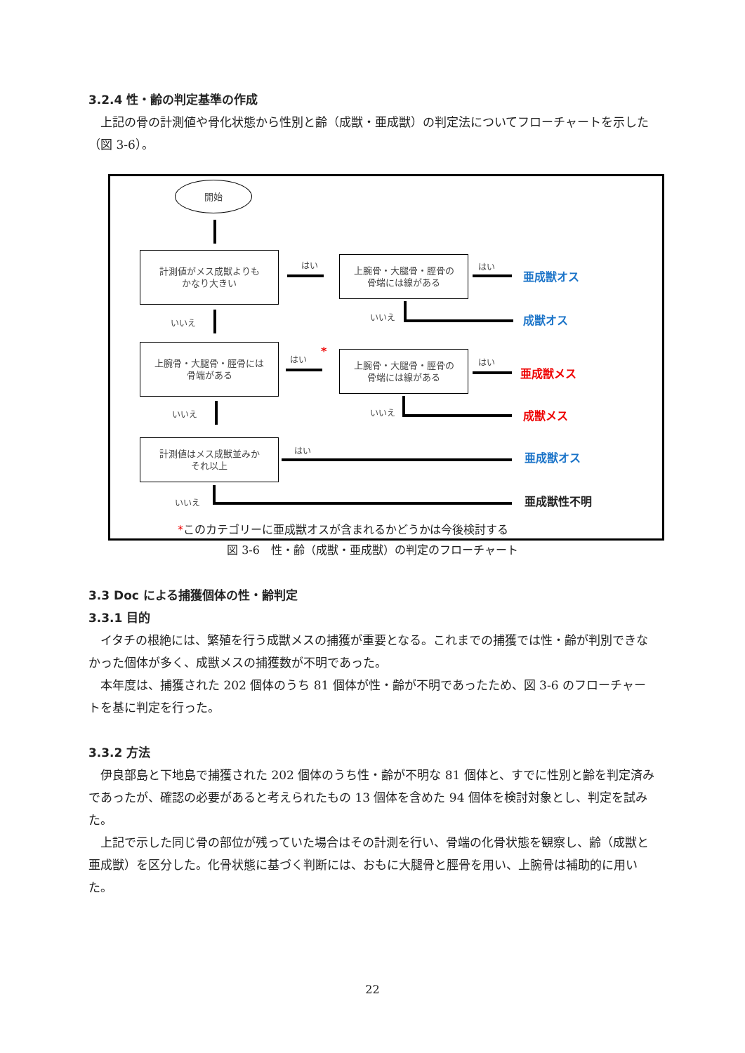3.2.4 性・齢の判定基準の作成
上記の骨の計測値や骨化状態から性別と齢（成獣・亜成獣）の判定法についてフローチャートを示した（図 3-6）。
開始
計測値がメス成獣よりも
かなり大きい
上腕骨・大腿骨・脛骨の
骨端には線がある
上腕骨・大腿骨・脛骨には
骨端がある
上腕骨・大腿骨・脛骨の
骨端には線がある
計測値はメス成獣並みか
それ以上
はい はい
いいえ
いいえ
はい
*
はい
いいえ いいえ
はい
いいえ
亜成獣オス
成獣オス
亜成獣メス
成獣メス
亜成獣オス
亜成獣性不明
*このカテゴリーに亜成獣オスが含まれるかどうかは今後検討する
図 3-6　性・齢（成獣・亜成獣）の判定のフローチャート
3.3 Doc による捕獲個体の性・齢判定
3.3.1 目的
イタチの根絶には、繁殖を行う成獣メスの捕獲が重要となる。これまでの捕獲では性・齢が判別できなかった個体が多く、成獣メスの捕獲数が不明であった。
本年度は、捕獲された 202 個体のうち 81 個体が性・齢が不明であったため、図 3-6 のフローチャートを基に判定を行った。
3.3.2 方法
伊良部島と下地島で捕獲された 202 個体のうち性・齢が不明な 81 個体と、すでに性別と齢を判定済みであったが、確認の必要があると考えられたもの 13 個体を含めた 94 個体を検討対象とし、判定を試みた。
上記で示した同じ骨の部位が残っていた場合はその計測を行い、骨端の化骨状態を観察し、齢（成獣と亜成獣）を区分した。化骨状態に基づく判断には、おもに大腿骨と脛骨を用い、上腕骨は補助的に用いた。
22